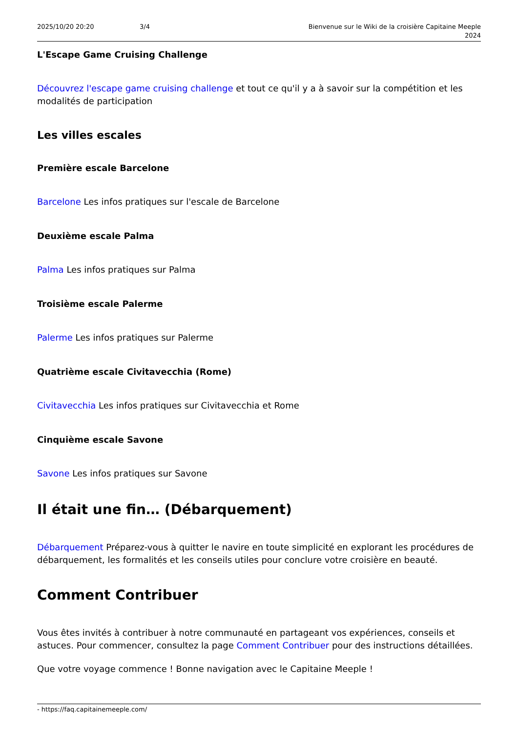2025/10/20 20:20 3/4 Bienvenue sur le Wiki de la croisière Capitaine Meeple 2024
L'Escape Game Cruising Challenge
Découvrez l'escape game cruising challenge et tout ce qu'il y a à savoir sur la compétition et les modalités de participation
Les villes escales
Première escale Barcelone
Barcelone Les infos pratiques sur l'escale de Barcelone
Deuxième escale Palma
Palma Les infos pratiques sur Palma
Troisième escale Palerme
Palerme Les infos pratiques sur Palerme
Quatrième escale Civitavecchia (Rome)
Civitavecchia Les infos pratiques sur Civitavecchia et Rome
Cinquième escale Savone
Savone Les infos pratiques sur Savone
Il était une fin… (Débarquement)
Débarquement Préparez-vous à quitter le navire en toute simplicité en explorant les procédures de débarquement, les formalités et les conseils utiles pour conclure votre croisière en beauté.
Comment Contribuer
Vous êtes invités à contribuer à notre communauté en partageant vos expériences, conseils et astuces. Pour commencer, consultez la page Comment Contribuer pour des instructions détaillées.
Que votre voyage commence ! Bonne navigation avec le Capitaine Meeple !
- https://faq.capitainemeeple.com/